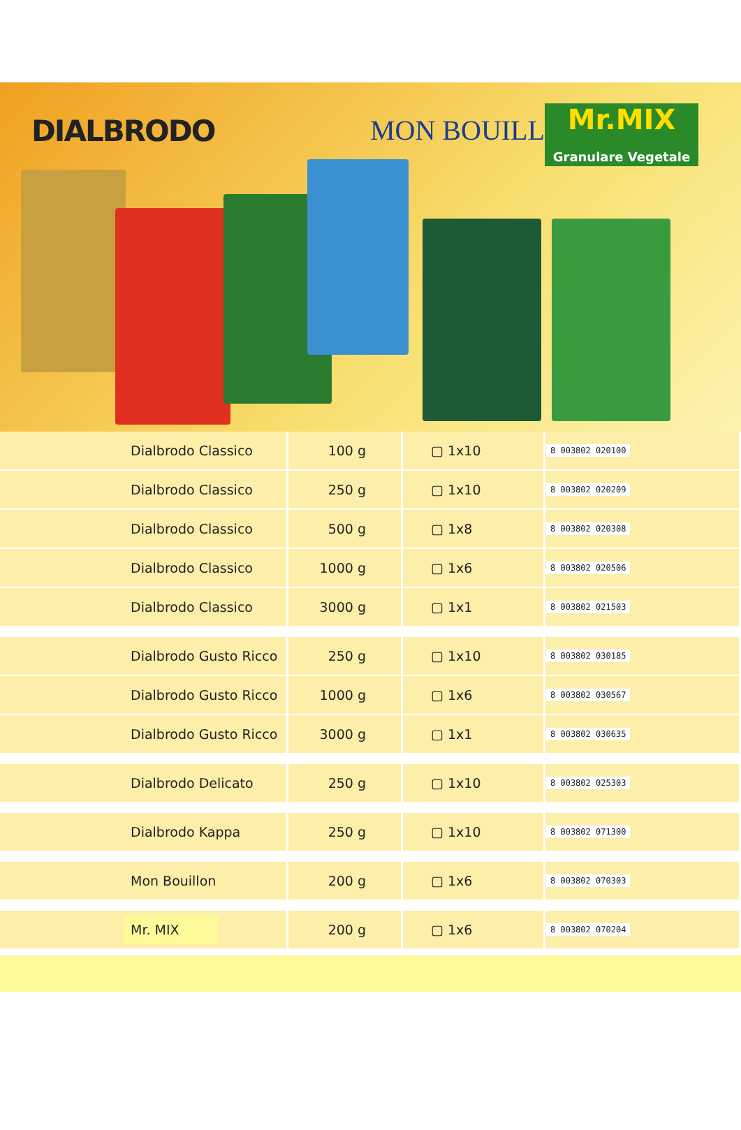DIALBRODO MON BOUILLON
Mr.MIX
Granulare Vegetale
| Dialbrodo Classico | 100 g | ▢ 1x10 | 8 003802 020100 |
| Dialbrodo Classico | 250 g | ▢ 1x10 | 8 003802 020209 |
| Dialbrodo Classico | 500 g | ▢ 1x8 | 8 003802 020308 |
| Dialbrodo Classico | 1000 g | ▢ 1x6 | 8 003802 020506 |
| Dialbrodo Classico | 3000 g | ▢ 1x1 | 8 003802 021503 |
| Dialbrodo Gusto Ricco | 250 g | ▢ 1x10 | 8 003802 030185 |
| Dialbrodo Gusto Ricco | 1000 g | ▢ 1x6 | 8 003802 030567 |
| Dialbrodo Gusto Ricco | 3000 g | ▢ 1x1 | 8 003802 030635 |
| Dialbrodo Delicato | 250 g | ▢ 1x10 | 8 003802 025303 |
| Dialbrodo Kappa | 250 g | ▢ 1x10 | 8 003802 071300 |
| Mon Bouillon | 200 g | ▢ 1x6 | 8 003802 070303 |
| Mr. MIX | 200 g | ▢ 1x6 | 8 003802 070204 |